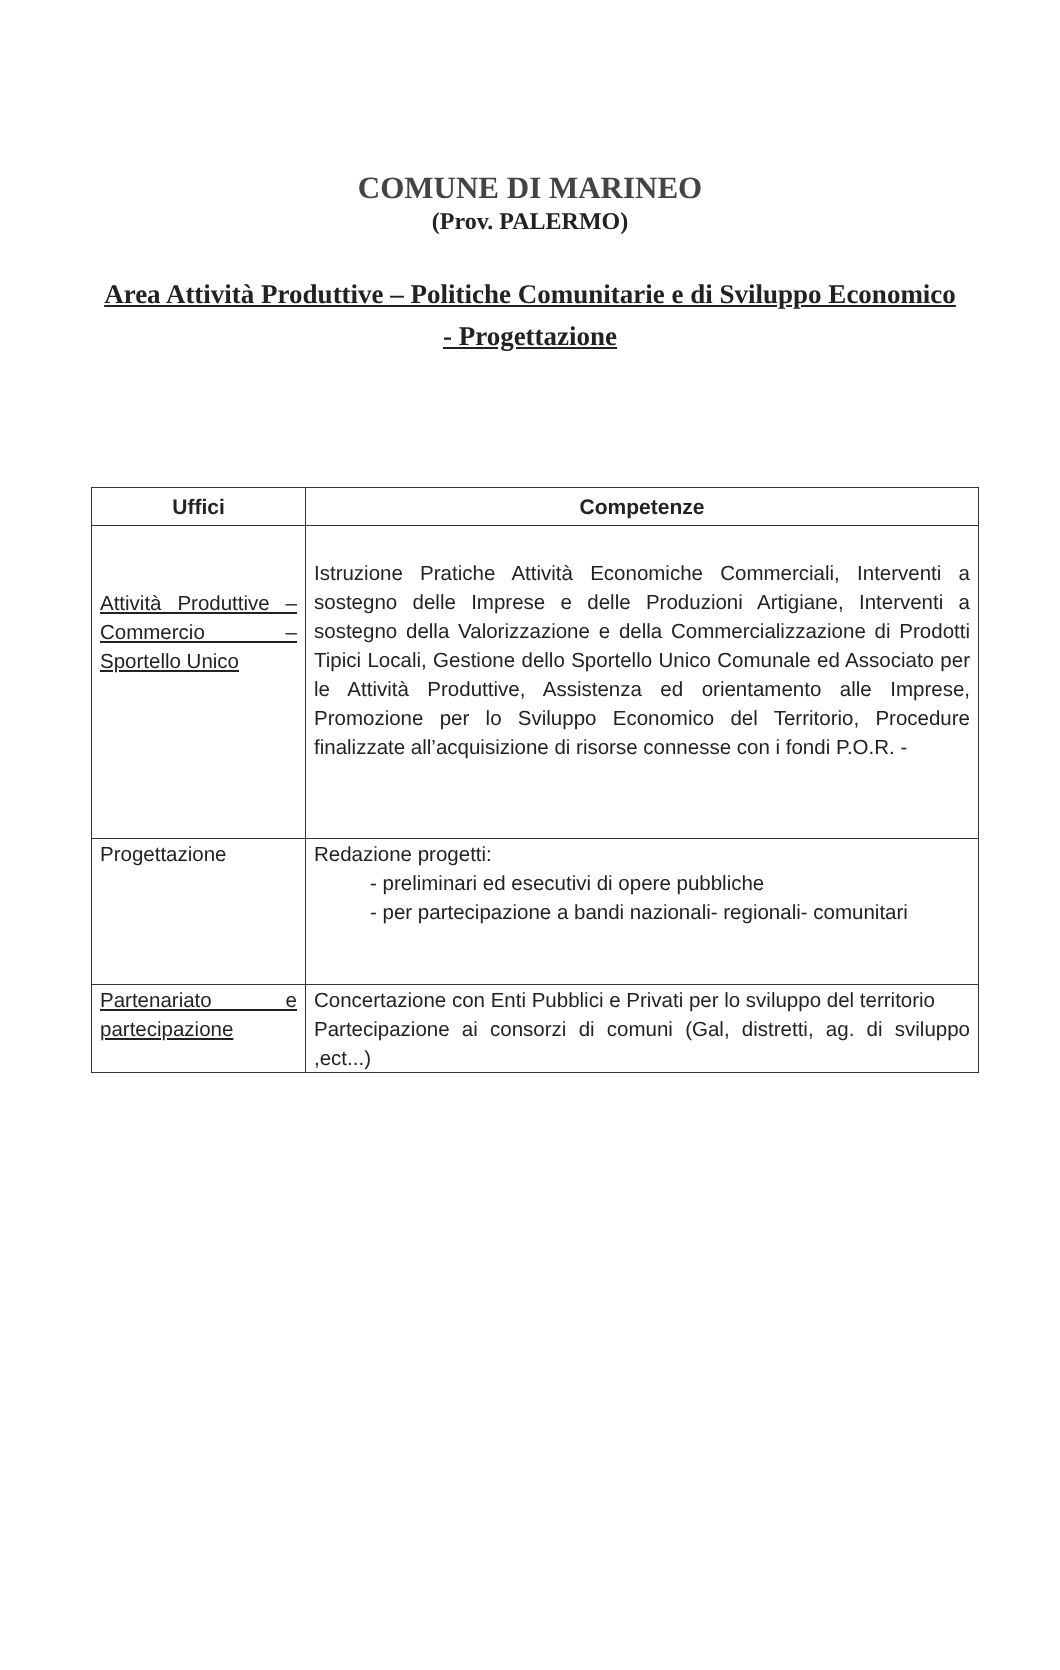COMUNE DI MARINEO
(Prov. PALERMO)
Area Attività Produttive – Politiche Comunitarie e di Sviluppo Economico - Progettazione
| Uffici | Competenze |
| --- | --- |
| Attività Produttive – Commercio – Sportello Unico | Istruzione Pratiche Attività Economiche Commerciali, Interventi a sostegno delle Imprese e delle Produzioni Artigiane, Interventi a sostegno della Valorizzazione e della Commercializzazione di Prodotti Tipici Locali, Gestione dello Sportello Unico Comunale ed Associato per le Attività Produttive, Assistenza ed orientamento alle Imprese, Promozione per lo Sviluppo Economico del Territorio, Procedure finalizzate all’acquisizione di risorse connesse con i fondi P.O.R. - |
| Progettazione | Redazione progetti: - preliminari ed esecutivi di opere pubbliche - per partecipazione a bandi nazionali- regionali- comunitari |
| Partenariato e partecipazione | Concertazione con Enti Pubblici e Privati per lo sviluppo del territorio Partecipazione ai consorzi di comuni (Gal, distretti, ag. di sviluppo ,ect...) |